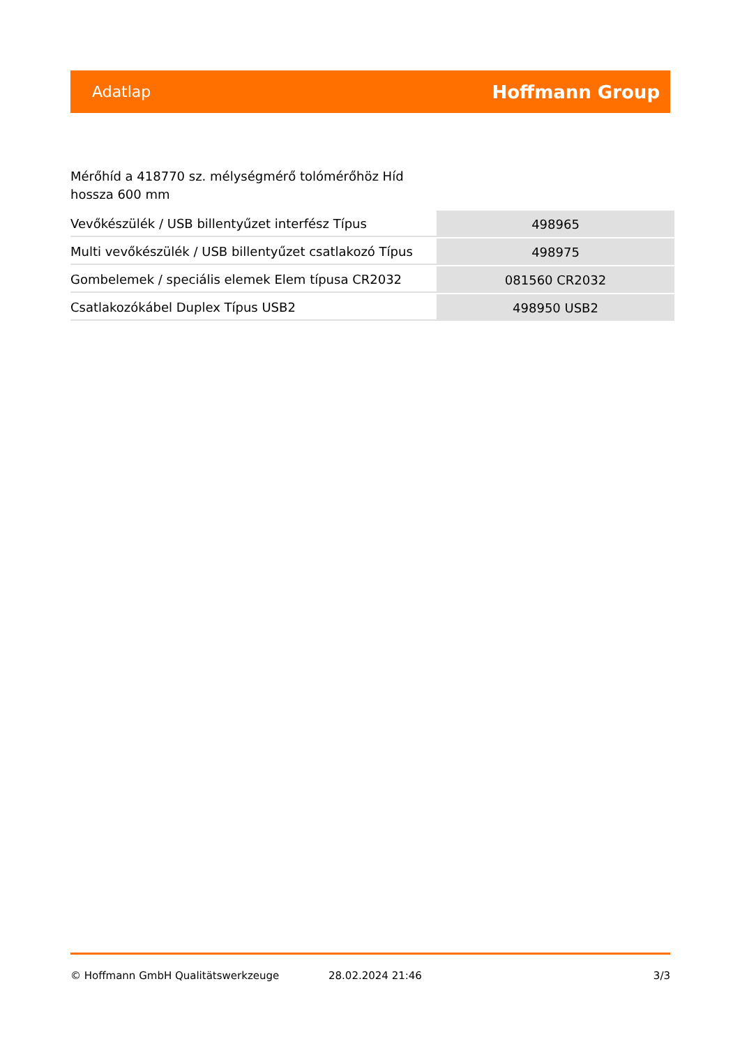Adatlap Hoffmann Group
Mérőhíd a 418770 sz. mélységmérő tolómérőhöz Híd hossza 600 mm
| Vevőkészülék / USB billentyűzet interfész Típus | 498965 |
| Multi vevőkészülék / USB billentyűzet csatlakozó Típus | 498975 |
| Gombelemek / speciális elemek Elem típusa CR2032 | 081560 CR2032 |
| Csatlakozókábel Duplex Típus USB2 | 498950 USB2 |
© Hoffmann GmbH Qualitätswerkzeuge 28.02.2024 21:46 3/3